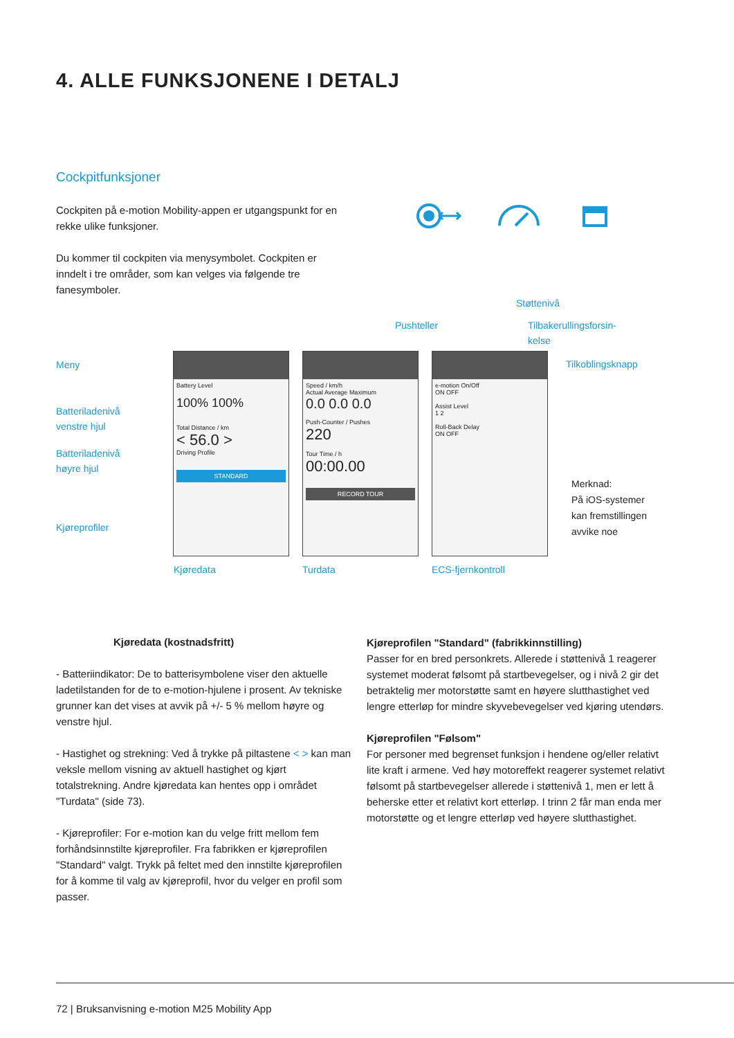4. ALLE FUNKSJONENE I DETALJ
Cockpitfunksjoner
Cockpiten på e-motion Mobility-appen er utgangspunkt for en rekke ulike funksjoner.
Du kommer til cockpiten via menysymbolet. Cockpiten er inndelt i tre områder, som kan velges via følgende tre fanesymboler.
Støttenivå
Pushteller
Tilbakerullingsforsin-
kelse
Meny Tilkoblingsknapp
Batterilade­nivå
venstre hjul
Batterilade­nivå
høyre hjul
Kjøreprofiler
Battery Level
100% 100%
Total Distance / km
< 56.0 >
Driving Profile
STANDARD
Speed / km/h
Actual Average Maximum
0.0 0.0 0.0
Push-Counter / Pushes
220
Tour Time / h
00:00.00
RECORD TOUR
e-motion On/Off
ON OFF
Assist Level
1 2
Roll-Back Delay
ON OFF
Merknad:
På iOS-systemer
kan fremstillingen
avvike noe
Kjøredata Turdata ECS-fjernkontroll
Kjøredata (kostnadsfritt)
- Batteriindikator: De to batterisymbolene viser den aktuelle ladetilstanden for de to e-motion-hjulene i prosent. Av tekniske grunner kan det vises at avvik på +/- 5 % mellom høyre og venstre hjul.
- Hastighet og strekning: Ved å trykke på piltastene < > kan man veksle mellom visning av aktuell hastighet og kjørt totalstrekning. Andre kjøredata kan hentes opp i området "Turdata" (side 73).
- Kjøreprofiler: For e-motion kan du velge fritt mellom fem forhåndsinnstilte kjøreprofiler. Fra fabrikken er kjøreprofilen "Standard" valgt. Trykk på feltet med den innstilte kjøreprofilen for å komme til valg av kjøreprofil, hvor du velger en profil som passer.
Kjøreprofilen "Standard" (fabrikkinnstilling)
Passer for en bred personkrets. Allerede i støttenivå 1 reagerer systemet moderat følsomt på startbevegelser, og i nivå 2 gir det betraktelig mer motorstøtte samt en høyere sluttha­stighet ved lengre etterløp for mindre skyvebevegelser ved kjøring utendørs.
Kjøreprofilen "Følsom"
For personer med begrenset funksjon i hendene og/eller relativt lite kraft i armene. Ved høy motoreffekt reagerer systemet relativt følsomt på startbevegelser allerede i støttenivå 1, men er lett å beherske etter et relativt kort etterløp. I trinn 2 får man enda mer motorstøtte og et lengre etterløp ved høyere sluttha­stighet.
72 | Bruksanvisning e-motion M25 Mobility App